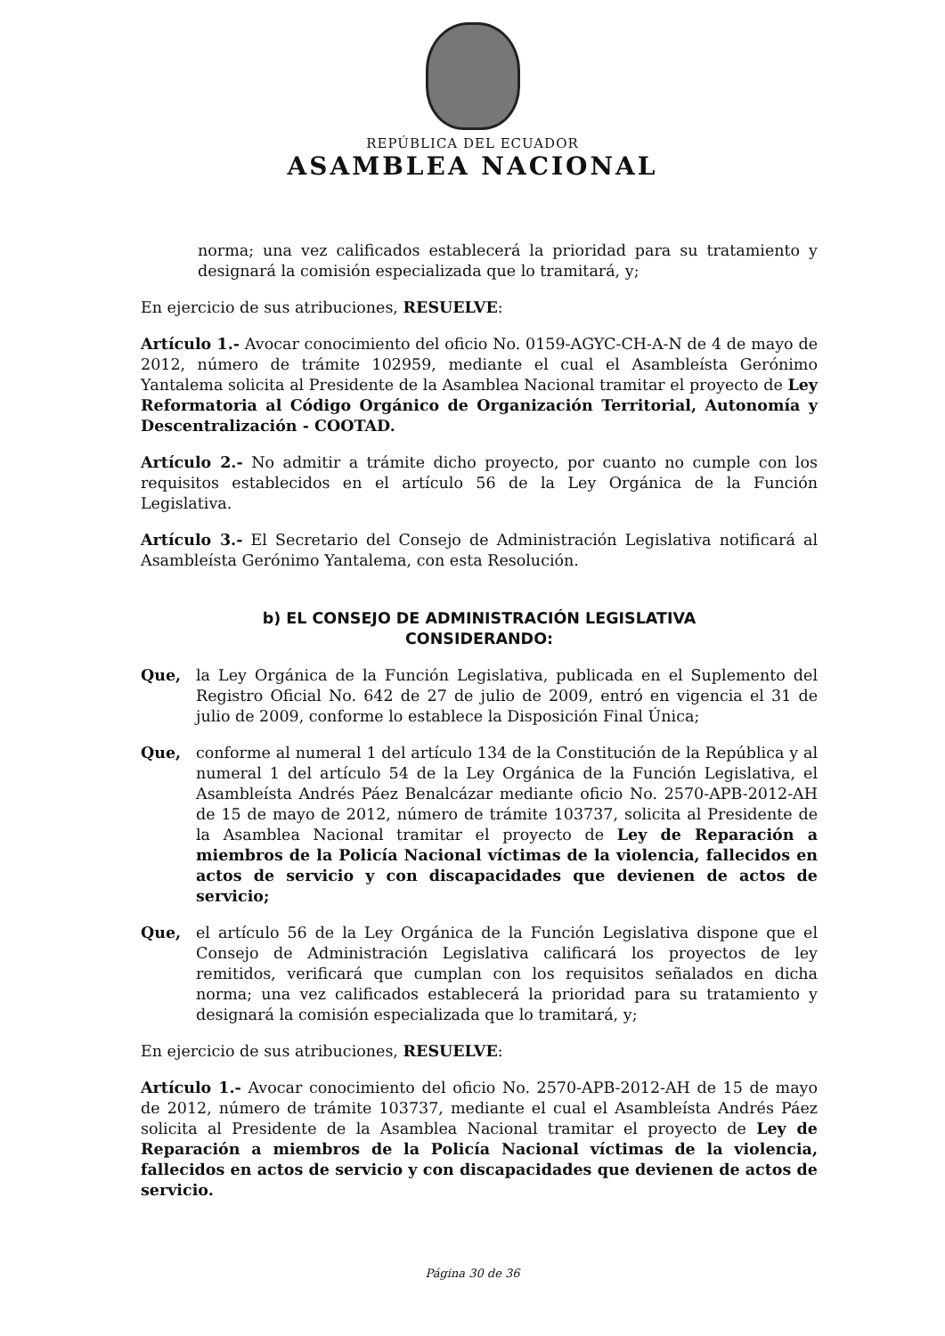REPÚBLICA DEL ECUADOR
ASAMBLEA NACIONAL
norma; una vez calificados establecerá la prioridad para su tratamiento y designará la comisión especializada que lo tramitará, y;
En ejercicio de sus atribuciones, RESUELVE:
Artículo 1.- Avocar conocimiento del oficio No. 0159-AGYC-CH-A-N de 4 de mayo de 2012, número de trámite 102959, mediante el cual el Asambleísta Gerónimo Yantalema solicita al Presidente de la Asamblea Nacional tramitar el proyecto de Ley Reformatoria al Código Orgánico de Organización Territorial, Autonomía y Descentralización - COOTAD.
Artículo 2.- No admitir a trámite dicho proyecto, por cuanto no cumple con los requisitos establecidos en el artículo 56 de la Ley Orgánica de la Función Legislativa.
Artículo 3.- El Secretario del Consejo de Administración Legislativa notificará al Asambleísta Gerónimo Yantalema, con esta Resolución.
b) EL CONSEJO DE ADMINISTRACIÓN LEGISLATIVA
CONSIDERANDO:
Que, la Ley Orgánica de la Función Legislativa, publicada en el Suplemento del Registro Oficial No. 642 de 27 de julio de 2009, entró en vigencia el 31 de julio de 2009, conforme lo establece la Disposición Final Única;
Que, conforme al numeral 1 del artículo 134 de la Constitución de la República y al numeral 1 del artículo 54 de la Ley Orgánica de la Función Legislativa, el Asambleísta Andrés Páez Benalcázar mediante oficio No. 2570-APB-2012-AH de 15 de mayo de 2012, número de trámite 103737, solicita al Presidente de la Asamblea Nacional tramitar el proyecto de Ley de Reparación a miembros de la Policía Nacional víctimas de la violencia, fallecidos en actos de servicio y con discapacidades que devienen de actos de servicio;
Que, el artículo 56 de la Ley Orgánica de la Función Legislativa dispone que el Consejo de Administración Legislativa calificará los proyectos de ley remitidos, verificará que cumplan con los requisitos señalados en dicha norma; una vez calificados establecerá la prioridad para su tratamiento y designará la comisión especializada que lo tramitará, y;
En ejercicio de sus atribuciones, RESUELVE:
Artículo 1.- Avocar conocimiento del oficio No. 2570-APB-2012-AH de 15 de mayo de 2012, número de trámite 103737, mediante el cual el Asambleísta Andrés Páez solicita al Presidente de la Asamblea Nacional tramitar el proyecto de Ley de Reparación a miembros de la Policía Nacional víctimas de la violencia, fallecidos en actos de servicio y con discapacidades que devienen de actos de servicio.
Página 30 de 36